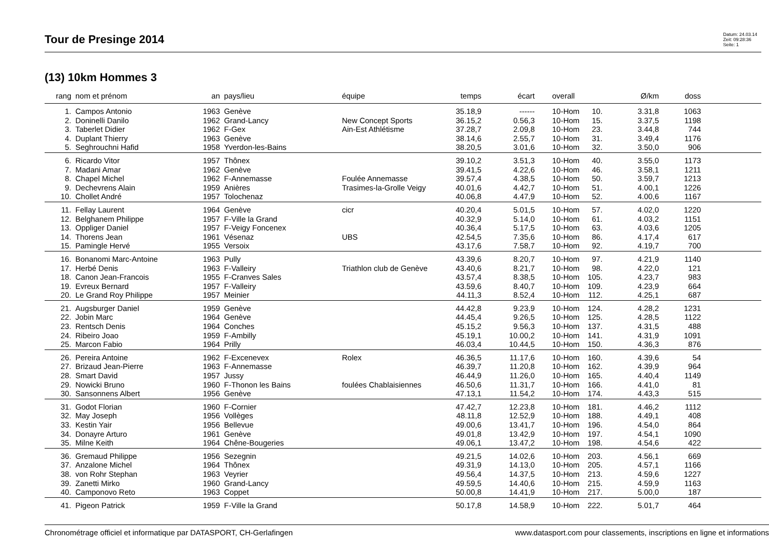Tour de Presinge 2014
Datum: 24.03.14
Zeit: 09:28:36
Seite: 1
(13) 10km Hommes 3
| rang | nom et prénom | an | pays/lieu | équipe | temps | écart | overall | | Ø/km | doss | |
| --- | --- | --- | --- | --- | --- | --- | --- | --- | --- | --- | --- |
| 1. | Campos Antonio | 1963 | Genève | | 35.18,9 | ------ | 10-Hom | 10. | 3.31,8 | 1063 | |
| 2. | Doninelli Danilo | 1962 | Grand-Lancy | New Concept Sports | 36.15,2 | 0.56,3 | 10-Hom | 15. | 3.37,5 | 1198 | |
| 3. | Taberlet Didier | 1962 | F-Gex | Ain-Est Athlétisme | 37.28,7 | 2.09,8 | 10-Hom | 23. | 3.44,8 | 744 | |
| 4. | Duplant Thierry | 1963 | Genève | | 38.14,6 | 2.55,7 | 10-Hom | 31. | 3.49,4 | 1176 | |
| 5. | Seghrouchni Hafid | 1958 | Yverdon-les-Bains | | 38.20,5 | 3.01,6 | 10-Hom | 32. | 3.50,0 | 906 | |
| 6. | Ricardo Vitor | 1957 | Thônex | | 39.10,2 | 3.51,3 | 10-Hom | 40. | 3.55,0 | 1173 | |
| 7. | Madani Amar | 1962 | Genève | | 39.41,5 | 4.22,6 | 10-Hom | 46. | 3.58,1 | 1211 | |
| 8. | Chapel Michel | 1962 | F-Annemasse | Foulée Annemasse | 39.57,4 | 4.38,5 | 10-Hom | 50. | 3.59,7 | 1213 | |
| 9. | Dechevrens Alain | 1959 | Anières | Trasimes-la-Grolle Veigy | 40.01,6 | 4.42,7 | 10-Hom | 51. | 4.00,1 | 1226 | |
| 10. | Chollet André | 1957 | Tolochenaz | | 40.06,8 | 4.47,9 | 10-Hom | 52. | 4.00,6 | 1167 | |
| 11. | Fellay Laurent | 1964 | Genève | cicr | 40.20,4 | 5.01,5 | 10-Hom | 57. | 4.02,0 | 1220 | |
| 12. | Belghanem Philippe | 1957 | F-Ville la Grand | | 40.32,9 | 5.14,0 | 10-Hom | 61. | 4.03,2 | 1151 | |
| 13. | Oppliger Daniel | 1957 | F-Veigy Foncenex | | 40.36,4 | 5.17,5 | 10-Hom | 63. | 4.03,6 | 1205 | |
| 14. | Thorens Jean | 1961 | Vésenaz | UBS | 42.54,5 | 7.35,6 | 10-Hom | 86. | 4.17,4 | 617 | |
| 15. | Pamingle Hervé | 1955 | Versoix | | 43.17,6 | 7.58,7 | 10-Hom | 92. | 4.19,7 | 700 | |
| 16. | Bonanomi Marc-Antoine | 1963 | Pully | | 43.39,6 | 8.20,7 | 10-Hom | 97. | 4.21,9 | 1140 | |
| 17. | Herbé Denis | 1963 | F-Valleiry | Triathlon club de Genève | 43.40,6 | 8.21,7 | 10-Hom | 98. | 4.22,0 | 121 | |
| 18. | Canon Jean-Francois | 1955 | F-Cranves Sales | | 43.57,4 | 8.38,5 | 10-Hom | 105. | 4.23,7 | 983 | |
| 19. | Evreux Bernard | 1957 | F-Valleiry | | 43.59,6 | 8.40,7 | 10-Hom | 109. | 4.23,9 | 664 | |
| 20. | Le Grand Roy Philippe | 1957 | Meinier | | 44.11,3 | 8.52,4 | 10-Hom | 112. | 4.25,1 | 687 | |
| 21. | Augsburger Daniel | 1959 | Genève | | 44.42,8 | 9.23,9 | 10-Hom | 124. | 4.28,2 | 1231 | |
| 22. | Jobin Marc | 1964 | Genève | | 44.45,4 | 9.26,5 | 10-Hom | 125. | 4.28,5 | 1122 | |
| 23. | Rentsch Denis | 1964 | Conches | | 45.15,2 | 9.56,3 | 10-Hom | 137. | 4.31,5 | 488 | |
| 24. | Ribeiro Joao | 1959 | F-Ambilly | | 45.19,1 | 10.00,2 | 10-Hom | 141. | 4.31,9 | 1091 | |
| 25. | Marcon Fabio | 1964 | Prilly | | 46.03,4 | 10.44,5 | 10-Hom | 150. | 4.36,3 | 876 | |
| 26. | Pereira Antoine | 1962 | F-Excenevex | Rolex | 46.36,5 | 11.17,6 | 10-Hom | 160. | 4.39,6 | 54 | |
| 27. | Brizaud Jean-Pierre | 1963 | F-Annemasse | | 46.39,7 | 11.20,8 | 10-Hom | 162. | 4.39,9 | 964 | |
| 28. | Smart David | 1957 | Jussy | | 46.44,9 | 11.26,0 | 10-Hom | 165. | 4.40,4 | 1149 | |
| 29. | Nowicki Bruno | 1960 | F-Thonon les Bains | foulées Chablaisiennes | 46.50,6 | 11.31,7 | 10-Hom | 166. | 4.41,0 | 81 | |
| 30. | Sansonnens Albert | 1956 | Genève | | 47.13,1 | 11.54,2 | 10-Hom | 174. | 4.43,3 | 515 | |
| 31. | Godot Florian | 1960 | F-Cornier | | 47.42,7 | 12.23,8 | 10-Hom | 181. | 4.46,2 | 1112 | |
| 32. | May Joseph | 1956 | Vollèges | | 48.11,8 | 12.52,9 | 10-Hom | 188. | 4.49,1 | 408 | |
| 33. | Kestin Yair | 1956 | Bellevue | | 49.00,6 | 13.41,7 | 10-Hom | 196. | 4.54,0 | 864 | |
| 34. | Donayre Arturo | 1961 | Genève | | 49.01,8 | 13.42,9 | 10-Hom | 197. | 4.54,1 | 1090 | |
| 35. | Milne Keith | 1964 | Chêne-Bougeries | | 49.06,1 | 13.47,2 | 10-Hom | 198. | 4.54,6 | 422 | |
| 36. | Gremaud Philippe | 1956 | Sezegnin | | 49.21,5 | 14.02,6 | 10-Hom | 203. | 4.56,1 | 669 | |
| 37. | Anzalone Michel | 1964 | Thônex | | 49.31,9 | 14.13,0 | 10-Hom | 205. | 4.57,1 | 1166 | |
| 38. | von Rohr Stephan | 1963 | Veyrier | | 49.56,4 | 14.37,5 | 10-Hom | 213. | 4.59,6 | 1227 | |
| 39. | Zanetti Mirko | 1960 | Grand-Lancy | | 49.59,5 | 14.40,6 | 10-Hom | 215. | 4.59,9 | 1163 | |
| 40. | Camponovo Reto | 1963 | Coppet | | 50.00,8 | 14.41,9 | 10-Hom | 217. | 5.00,0 | 187 | |
| 41. | Pigeon Patrick | 1959 | F-Ville la Grand | | 50.17,8 | 14.58,9 | 10-Hom | 222. | 5.01,7 | 464 | |
Chronométrage officiel et informatique par DATASPORT, CH-Gerlafingen www.datasport.com pour classements, inscriptions en ligne et informations